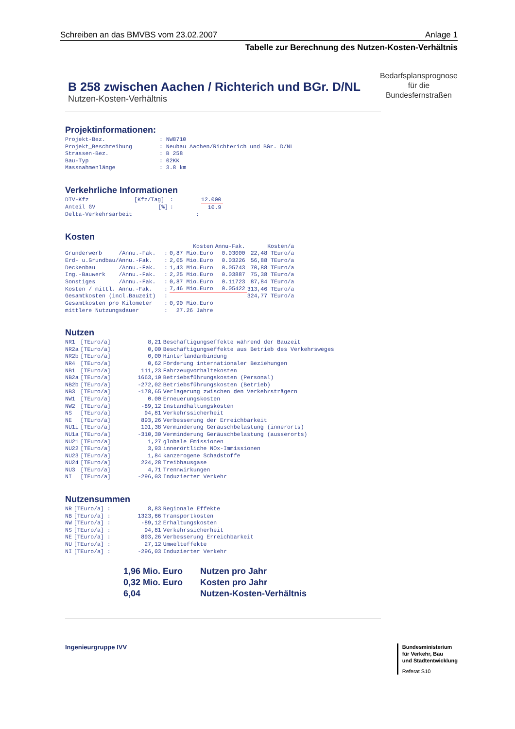Schreiben an das BMVBS vom 23.02.2007 Anlage 1
Tabelle zur Berechnung des Nutzen-Kosten-Verhältnis
B 258 zwischen Aachen / Richterich und BGr. D/NL
Nutzen-Kosten-Verhältnis
Bedarfsplansprognose
für die
Bundesfernstraßen
Projektinformationen:
| Projekt-Bez. | : NW8710 |
| Projekt_Beschreibung | : Neubau Aachen/Richterich und BGr. D/NL |
| Strassen-Bez. | : B 258 |
| Bau-Typ | : 02KK |
| Massnahmenlänge | : 3.8 km |
Verkehrliche Informationen
| DTV-Kfz | [Kfz/Tag] | : | 12.000 |
| Anteil GV | [%] | : | 10.9 |
| Delta-Verkehrsarbeit | | : | |
Kosten
| | | Kosten | Annu-Fak. | Kosten/a |
| --- | --- | --- | --- | --- |
| Grunderwerb /Annu.-Fak. | : | 0,87 Mio.Euro | 0.03000 | 22,48 TEuro/a |
| Erd- u.Grundbau/Annu.-Fak. | : | 2,05 Mio.Euro | 0.03226 | 56,88 TEuro/a |
| Deckenbau /Annu.-Fak. | : | 1,43 Mio.Euro | 0.05743 | 70,88 TEuro/a |
| Ing.-Bauwerk /Annu.-Fak. | : | 2,25 Mio.Euro | 0.03887 | 75,38 TEuro/a |
| Sonstiges /Annu.-Fak. | : | 0,87 Mio.Euro | 0.11723 | 87,84 TEuro/a |
| Kosten / mittl. Annu.-Fak. | : | 7,46 Mio.Euro | 0.05422 | 313,46 TEuro/a |
| Gesamtkosten (incl.Bauzeit) | : | | | 324,77 TEuro/a |
| Gesamtkosten pro Kilometer | : | 0,90 Mio.Euro | | |
| mittlere Nutzungsdauer | : | 27.26 Jahre | | |
Nutzen
| NR1 | [TEuro/a] | 8,21 | Beschäftigungseffekte während der Bauzeit |
| NR2a | [TEuro/a] | 0,00 | Beschäftigungseffekte aus Betrieb des Verkehrsweges |
| NR2b | [TEuro/a] | 0,00 | Hinterlandanbindung |
| NR4 | [TEuro/a] | 0,62 | Förderung internationaler Beziehungen |
| NB1 | [TEuro/a] | 111,23 | Fahrzeugvorhaltekosten |
| NB2a | [TEuro/a] | 1663,10 | Betriebsführungskosten (Personal) |
| NB2b | [TEuro/a] | -272,02 | Betriebsführungskosten (Betrieb) |
| NB3 | [TEuro/a] | -178,65 | Verlagerung zwischen den Verkehrsträgern |
| NW1 | [TEuro/a] | 0.00 | Erneuerungskosten |
| NW2 | [TEuro/a] | -89,12 | Instandhaltungskosten |
| NS | [TEuro/a] | 94,81 | Verkehrssicherheit |
| NE | [TEuro/a] | 893,26 | Verbesserung der Erreichbarkeit |
| NU1i | [TEuro/a] | 101,38 | Verminderung Geräuschbelastung (innerorts) |
| NU1a | [TEuro/a] | -310,30 | Verminderung Geräuschbelastung (ausserorts) |
| NU21 | [TEuro/a] | 1,27 | globale Emissionen |
| NU22 | [TEuro/a] | 3,93 | innerörtliche NOx-Immissionen |
| NU23 | [TEuro/a] | 1,84 | kanzerogene Schadstoffe |
| NU24 | [TEuro/a] | 224,28 | Treibhausgase |
| NU3 | [TEuro/a] | 4,71 | Trennwirkungen |
| NI | [TEuro/a] | -296,03 | Induzierter Verkehr |
Nutzensummen
| NR | [TEuro/a] : | 8,83 | Regionale Effekte |
| NB | [TEuro/a] : | 1323,66 | Transportkosten |
| NW | [TEuro/a] : | -89,12 | Erhaltungskosten |
| NS | [TEuro/a] : | 94,81 | Verkehrssicherheit |
| NE | [TEuro/a] : | 893,26 | Verbesserung Erreichbarkeit |
| NU | [TEuro/a] : | 27,12 | Umwelteffekte |
| NI | [TEuro/a] : | -296,03 | Induzierter Verkehr |
| 1,96 Mio. Euro | Nutzen pro Jahr |
| 0,32 Mio. Euro | Kosten pro Jahr |
| 6,04 | Nutzen-Kosten-Verhältnis |
Ingenieurgruppe IVV
Bundesministerium
für Verkehr, Bau
und Stadtentwicklung
Referat S10